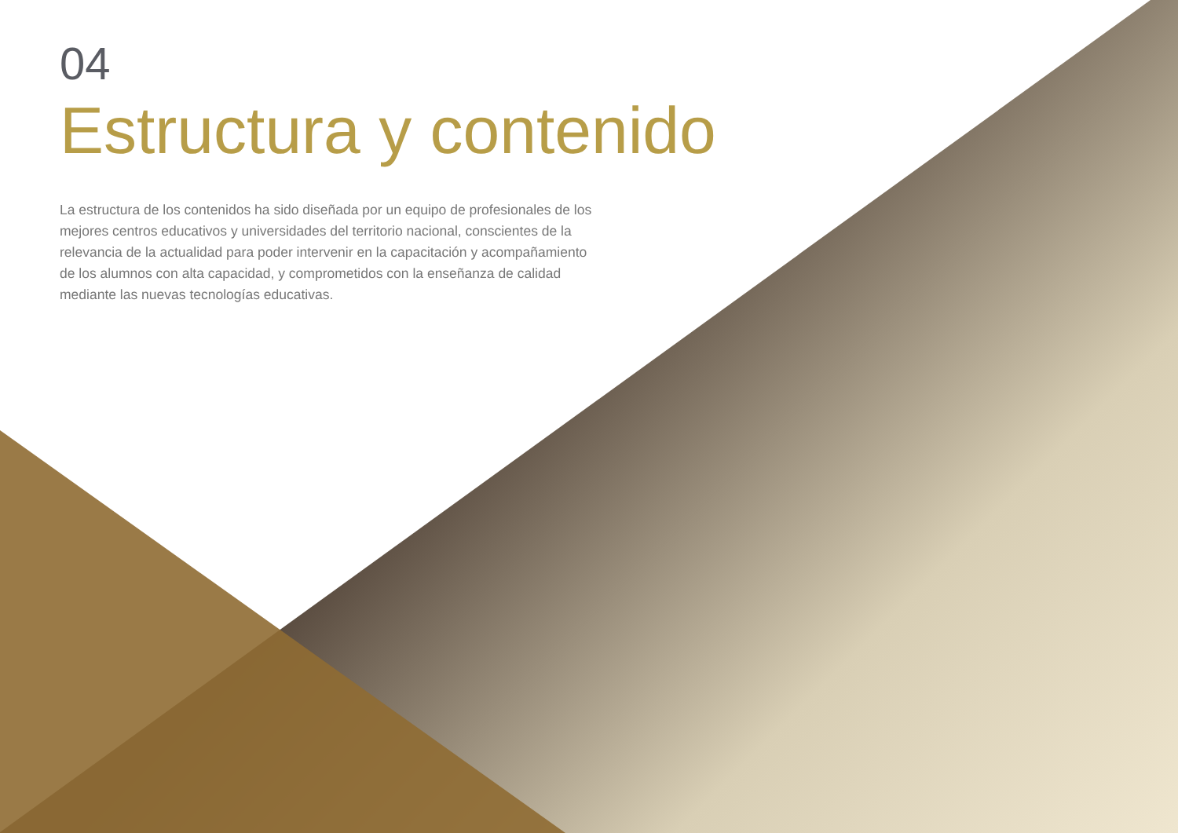04
Estructura y contenido
La estructura de los contenidos ha sido diseñada por un equipo de profesionales de los mejores centros educativos y universidades del territorio nacional, conscientes de la relevancia de la actualidad para poder intervenir en la capacitación y acompañamiento de los alumnos con alta capacidad, y comprometidos con la enseñanza de calidad mediante las nuevas tecnologías educativas.